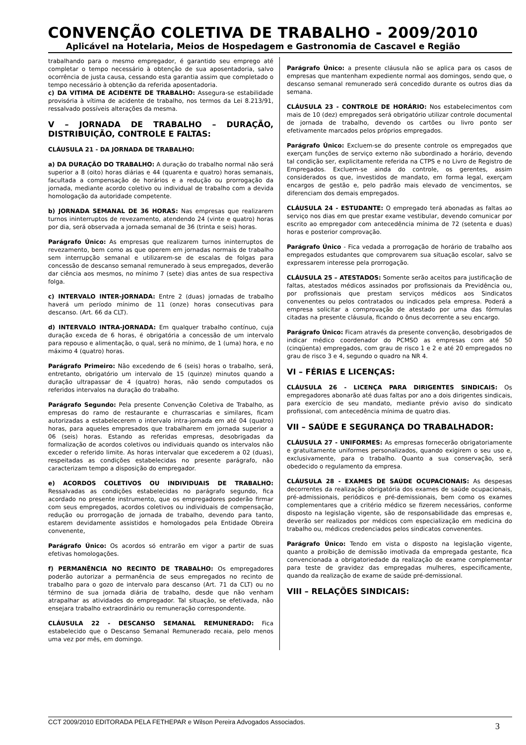CONVENÇÃO COLETIVA DE TRABALHO - 2009/2010
Aplicável na Hotelaria, Meios de Hospedagem e Gastronomia de Cascavel e Região
trabalhando para o mesmo empregador, é garantido seu emprego até completar o tempo necessário à obtenção de sua aposentadoria, salvo ocorrência de justa causa, cessando esta garantia assim que completado o tempo necessário à obtenção da referida aposentadoria.
c) DA VITIMA DE ACIDENTE DE TRABALHO: Assegura-se estabilidade provisória à vítima de acidente de trabalho, nos termos da Lei 8.213/91, ressalvado possíveis alterações da mesma.
V – JORNADA DE TRABALHO – DURAÇÃO, DISTRIBUIÇÃO, CONTROLE E FALTAS:
CLÁUSULA 21 - DA JORNADA DE TRABALHO:
a) DA DURAÇÃO DO TRABALHO: A duração do trabalho normal não será superior a 8 (oito) horas diárias e 44 (quarenta e quatro) horas semanais, facultada a compensação de horários e a redução ou prorrogação da jornada, mediante acordo coletivo ou individual de trabalho com a devida homologação da autoridade competente.
b) JORNADA SEMANAL DE 36 HORAS: Nas empresas que realizarem turnos ininterruptos de revezamento, atendendo 24 (vinte e quatro) horas por dia, será observada a jornada semanal de 36 (trinta e seis) horas.
Parágrafo Único: As empresas que realizarem turnos ininterruptos de revezamento, bem como as que operem em jornadas normais de trabalho sem interrupção semanal e utilizarem-se de escalas de folgas para concessão de descanso semanal remunerado à seus empregados, deverão dar ciência aos mesmos, no mínimo 7 (sete) dias antes de sua respectiva folga.
c) INTERVALO INTER-JORNADA: Entre 2 (duas) jornadas de trabalho haverá um período mínimo de 11 (onze) horas consecutivas para descanso. (Art. 66 da CLT).
d) INTERVALO INTRA-JORNADA: Em qualquer trabalho contínuo, cuja duração exceda de 6 horas, é obrigatória a concessão de um intervalo para repouso e alimentação, o qual, será no mínimo, de 1 (uma) hora, e no máximo 4 (quatro) horas.
Parágrafo Primeiro: Não excedendo de 6 (seis) horas o trabalho, será, entretanto, obrigatório um intervalo de 15 (quinze) minutos quando a duração ultrapassar de 4 (quatro) horas, não sendo computados os referidos intervalos na duração do trabalho.
Parágrafo Segundo: Pela presente Convenção Coletiva de Trabalho, as empresas do ramo de restaurante e churrascarias e similares, ficam autorizadas a estabelecerem o intervalo intra-jornada em até 04 (quatro) horas, para aqueles empresados que trabalharem em jornada superior a 06 (seis) horas. Estando as referidas empresas, desobrigadas da formalização de acordos coletivos ou individuais quando os intervalos não exceder o referido limite. As horas intervalar que excederem a 02 (duas), respeitadas as condições estabelecidas no presente parágrafo, não caracterizam tempo a disposição do empregador.
e) ACORDOS COLETIVOS OU INDIVIDUAIS DE TRABALHO: Ressalvadas as condições estabelecidas no parágrafo segundo, fica acordado no presente instrumento, que os empregadores poderão firmar com seus empregados, acordos coletivos ou individuais de compensação, redução ou prorrogação de jornada de trabalho, devendo para tanto, estarem devidamente assistidos e homologados pela Entidade Obreira convenente,
Parágrafo Único: Os acordos só entrarão em vigor a partir de suas efetivas homologações.
f) PERMANÊNCIA NO RECINTO DE TRABALHO: Os empregadores poderão autorizar a permanência de seus empregados no recinto de trabalho para o gozo de intervalo para descanso (Art. 71 da CLT) ou no término de sua jornada diária de trabalho, desde que não venham atrapalhar as atividades do empregador. Tal situação, se efetivada, não ensejara trabalho extraordinário ou remuneração correspondente.
CLÁUSULA 22 - DESCANSO SEMANAL REMUNERADO: Fica estabelecido que o Descanso Semanal Remunerado recaia, pelo menos uma vez por mês, em domingo.
Parágrafo Único: a presente cláusula não se aplica para os casos de empresas que mantenham expediente normal aos domingos, sendo que, o descanso semanal remunerado será concedido durante os outros dias da semana.
CLÁUSULA 23 - CONTROLE DE HORÁRIO: Nos estabelecimentos com mais de 10 (dez) empregados será obrigatório utilizar controle documental de jornada de trabalho, devendo os cartões ou livro ponto ser efetivamente marcados pelos próprios empregados.
Parágrafo Único: Excluem-se do presente controle os empregados que exerçam funções de serviço externo não subordinado a horário, devendo tal condição ser, explicitamente referida na CTPS e no Livro de Registro de Empregados. Excluem-se ainda do controle, os gerentes, assim considerados os que, investidos de mandato, em forma legal, exerçam encargos de gestão e, pelo padrão mais elevado de vencimentos, se diferenciam dos demais empregados.
CLÁUSULA 24 - ESTUDANTE: O empregado terá abonadas as faltas ao serviço nos dias em que prestar exame vestibular, devendo comunicar por escrito ao empregador com antecedência mínima de 72 (setenta e duas) horas e posterior comprovação.
Parágrafo Único - Fica vedada a prorrogação de horário de trabalho aos empregados estudantes que comprovarem sua situação escolar, salvo se expressarem interesse pela prorrogação.
CLÁUSULA 25 – ATESTADOS: Somente serão aceitos para justificação de faltas, atestados médicos assinados por profissionais da Previdência ou, por profissionais que prestam serviços médicos aos Sindicatos convenentes ou pelos contratados ou indicados pela empresa. Poderá a empresa solicitar a comprovação de atestado por uma das fórmulas citadas na presente cláusula, ficando o ônus decorrente a seu encargo.
Parágrafo Único: Ficam através da presente convenção, desobrigados de indicar médico coordenador do PCMSO as empresas com até 50 (cinqüenta) empregados, com grau de risco 1 e 2 e até 20 empregados no grau de risco 3 e 4, segundo o quadro na NR 4.
VI – FÉRIAS E LICENÇAS:
CLÁUSULA 26 - LICENÇA PARA DIRIGENTES SINDICAIS: Os empregadores abonarão até duas faltas por ano a dois dirigentes sindicais, para exercício de seu mandato, mediante prévio aviso do sindicato profissional, com antecedência mínima de quatro dias.
VII – SAÚDE E SEGURANÇA DO TRABALHADOR:
CLÁUSULA 27 - UNIFORMES: As empresas fornecerão obrigatoriamente e gratuitamente uniformes personalizados, quando exigirem o seu uso e, exclusivamente, para o trabalho. Quanto a sua conservação, será obedecido o regulamento da empresa.
CLÁUSULA 28 - EXAMES DE SAÚDE OCUPACIONAIS: As despesas decorrentes da realização obrigatória dos exames de saúde ocupacionais, pré-admissionais, periódicos e pré-demissionais, bem como os exames complementares que a critério médico se fizerem necessários, conforme disposto na legislação vigente, são de responsabilidade das empresas e, deverão ser realizados por médicos com especialização em medicina do trabalho ou, médicos credenciados pelos sindicatos convenentes.
Parágrafo Único: Tendo em vista o disposto na legislação vigente, quanto a proibição de demissão imotivada da empregada gestante, fica convencionada a obrigatoriedade da realização de exame complementar para teste de gravidez das empregadas mulheres, especificamente, quando da realização de exame de saúde pré-demissional.
VIII – RELAÇÕES SINDICAIS:
CCT 2009/2010 EDITORADA PELA FETHEPAR e Wilson Pereira Advogados Associados. 3